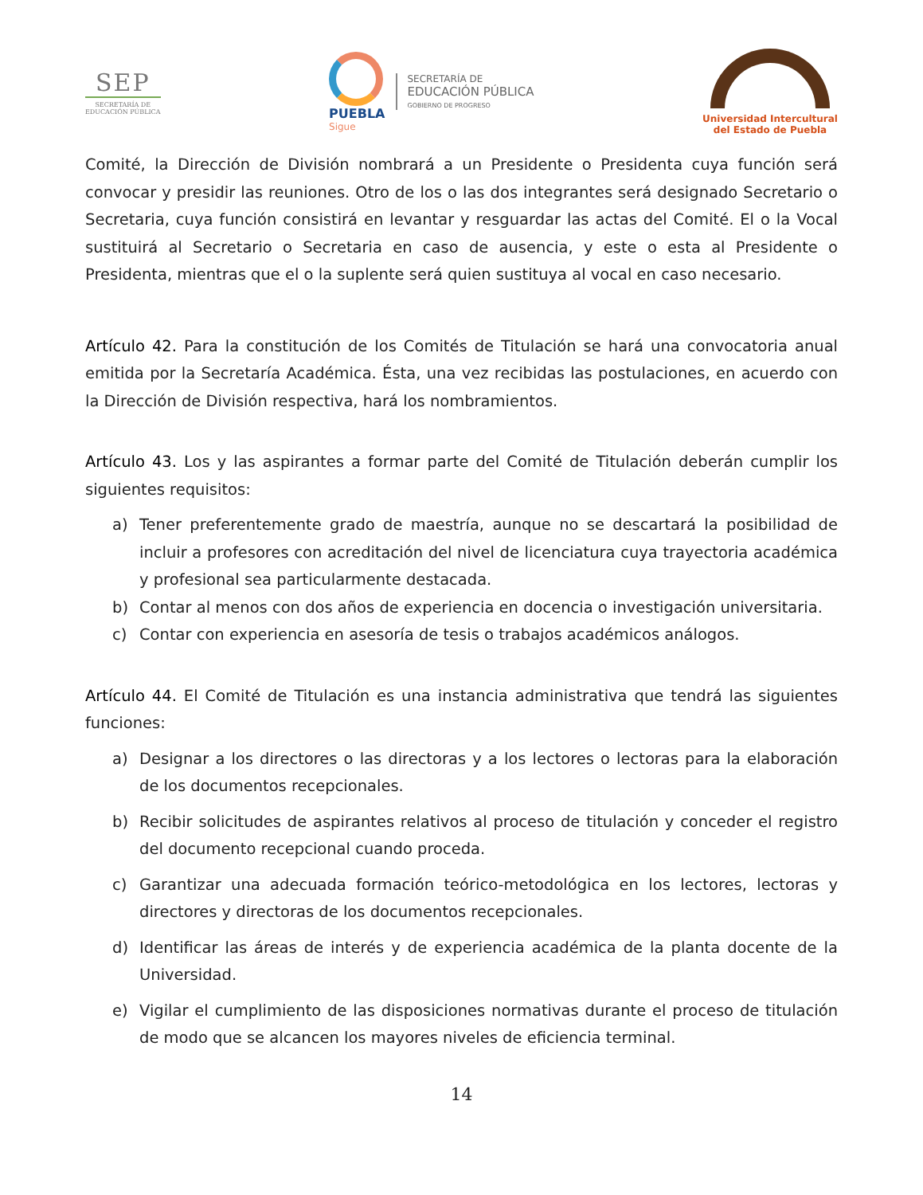SEP
SECRETARÍA DE
EDUCACIÓN PÚBLICA
PUEBLA
Sigue
SECRETARÍA DE
EDUCACIÓN PÚBLICA
GOBIERNO DE PROGRESO
Universidad Intercultural
del Estado de Puebla
Comité, la Dirección de División nombrará a un Presidente o Presidenta cuya función será convocar y presidir las reuniones. Otro de los o las dos integrantes será designado Secretario o Secretaria, cuya función consistirá en levantar y resguardar las actas del Comité. El o la Vocal sustituirá al Secretario o Secretaria en caso de ausencia, y este o esta al Presidente o Presidenta, mientras que el o la suplente será quien sustituya al vocal en caso necesario.
Artículo 42. Para la constitución de los Comités de Titulación se hará una convocatoria anual emitida por la Secretaría Académica. Ésta, una vez recibidas las postulaciones, en acuerdo con la Dirección de División respectiva, hará los nombramientos.
Artículo 43. Los y las aspirantes a formar parte del Comité de Titulación deberán cumplir los siguientes requisitos:
a) Tener preferentemente grado de maestría, aunque no se descartará la posibilidad de incluir a profesores con acreditación del nivel de licenciatura cuya trayectoria académica y profesional sea particularmente destacada.
b) Contar al menos con dos años de experiencia en docencia o investigación universitaria.
c) Contar con experiencia en asesoría de tesis o trabajos académicos análogos.
Artículo 44. El Comité de Titulación es una instancia administrativa que tendrá las siguientes funciones:
a) Designar a los directores o las directoras y a los lectores o lectoras para la elaboración de los documentos recepcionales.
b) Recibir solicitudes de aspirantes relativos al proceso de titulación y conceder el registro del documento recepcional cuando proceda.
c) Garantizar una adecuada formación teórico-metodológica en los lectores, lectoras y directores y directoras de los documentos recepcionales.
d) Identificar las áreas de interés y de experiencia académica de la planta docente de la Universidad.
e) Vigilar el cumplimiento de las disposiciones normativas durante el proceso de titulación de modo que se alcancen los mayores niveles de eficiencia terminal.
14